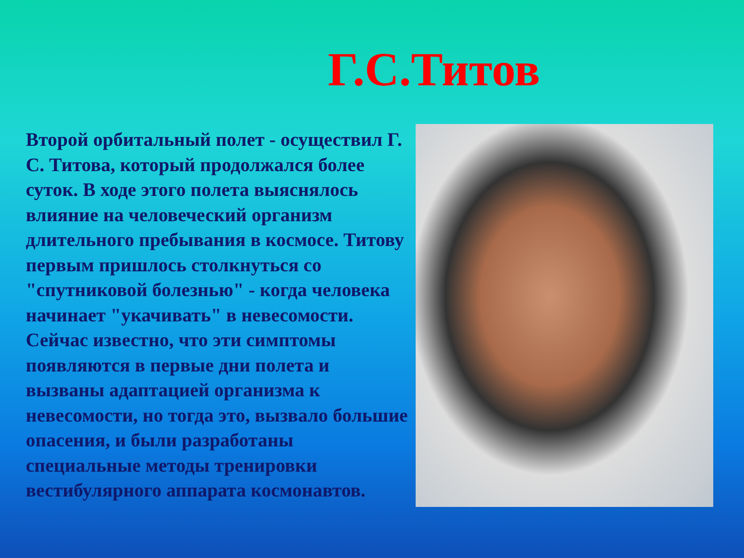Г.С.Титов
Второй орбитальный полет - осуществил Г. С. Титова, который продолжался более суток. В ходе этого полета выяснялось влияние на человеческий организм длительного пребывания в космосе. Титову первым пришлось столкнуться со "спутниковой болезнью" - когда человека начинает "укачивать" в невесомости. Сейчас известно, что эти симптомы появляются в первые дни полета и вызваны адаптацией организма к невесомости, но тогда это, вызвало большие опасения, и были разработаны специальные методы тренировки вестибулярного аппарата космонавтов.